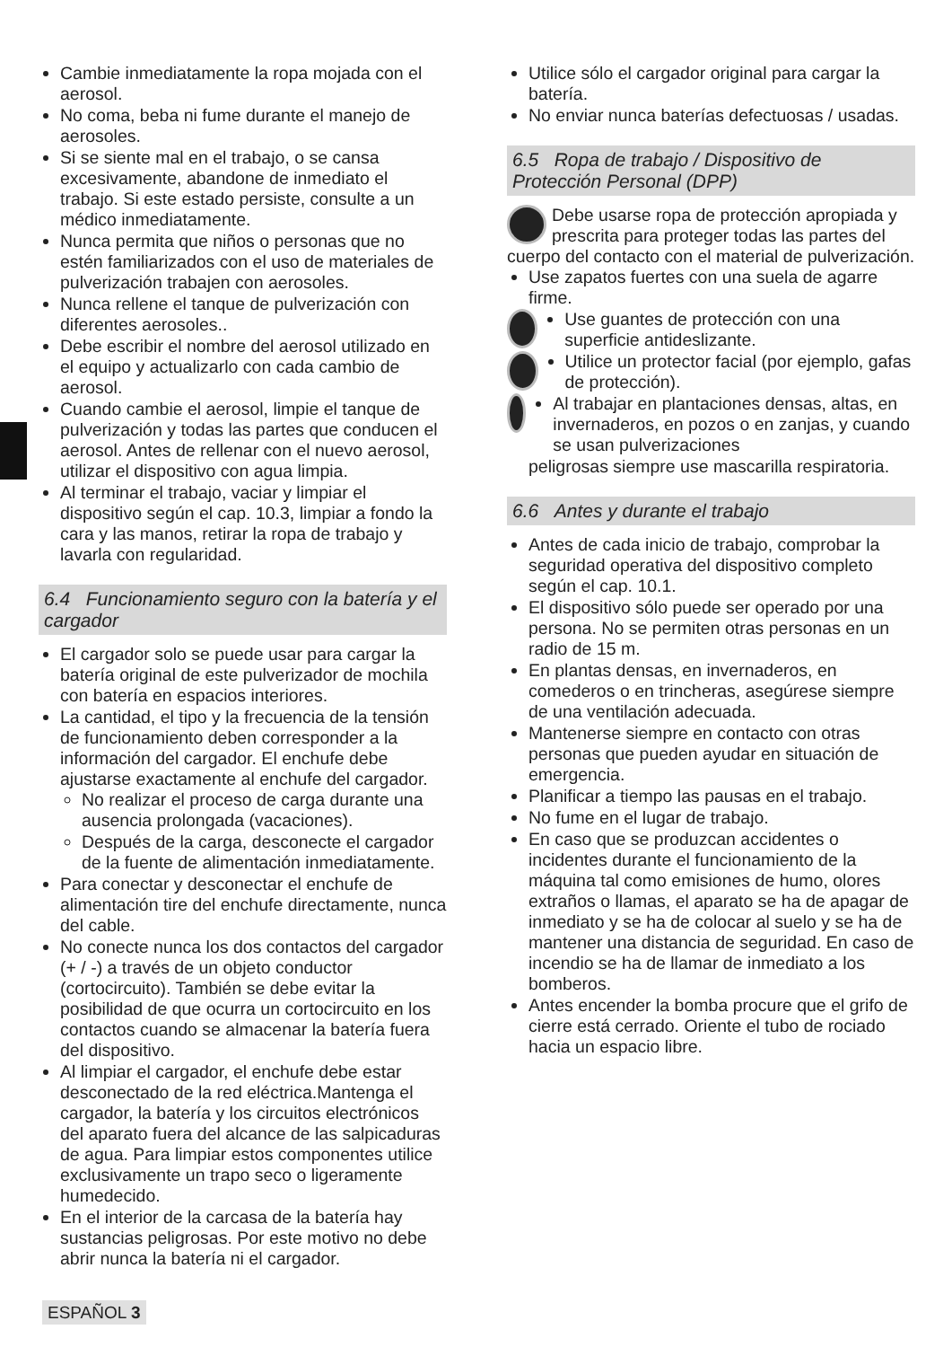Cambie inmediatamente la ropa mojada con el aerosol.
No coma, beba ni fume durante el manejo de aerosoles.
Si se siente mal en el trabajo, o se cansa excesivamente, abandone de inmediato el trabajo. Si este estado persiste, consulte a un médico inmediatamente.
Nunca permita que niños o personas que no estén familiarizados con el uso de materiales de pulverización trabajen con aerosoles.
Nunca rellene el tanque de pulverización con diferentes aerosoles..
Debe escribir el nombre del aerosol utilizado en el equipo y actualizarlo con cada cambio de aerosol.
Cuando cambie el aerosol, limpie el tanque de pulverización y todas las partes que conducen el aerosol. Antes de rellenar con el nuevo aerosol, utilizar el dispositivo con agua limpia.
Al terminar el trabajo, vaciar y limpiar el dispositivo según el cap. 10.3, limpiar a fondo la cara y las manos, retirar la ropa de trabajo y lavarla con regularidad.
6.4 Funcionamiento seguro con la batería y el cargador
El cargador solo se puede usar para cargar la batería original de este pulverizador de mochila con batería en espacios interiores.
La cantidad, el tipo y la frecuencia de la tensión de funcionamiento deben corresponder a la información del cargador. El enchufe debe ajustarse exactamente al enchufe del cargador.
No realizar el proceso de carga durante una ausencia prolongada (vacaciones).
Después de la carga, desconecte el cargador de la fuente de alimentación inmediatamente.
Para conectar y desconectar el enchufe de alimentación tire del enchufe directamente, nunca del cable.
No conecte nunca los dos contactos del cargador (+ / -) a través de un objeto conductor (cortocircuito). También se debe evitar la posibilidad de que ocurra un cortocircuito en los contactos cuando se almacenar la batería fuera del dispositivo.
Al limpiar el cargador, el enchufe debe estar desconectado de la red eléctrica.Mantenga el cargador, la batería y los circuitos electrónicos del aparato fuera del alcance de las salpicaduras de agua. Para limpiar estos componentes utilice exclusivamente un trapo seco o ligeramente humedecido.
En el interior de la carcasa de la batería hay sustancias peligrosas. Por este motivo no debe abrir nunca la batería ni el cargador.
Utilice sólo el cargador original para cargar la batería.
No enviar nunca baterías defectuosas / usadas.
6.5 Ropa de trabajo / Dispositivo de Protección Personal (DPP)
Debe usarse ropa de protección apropiada y prescrita para proteger todas las partes del cuerpo del contacto con el material de pulverización.
Use zapatos fuertes con una suela de agarre firme.
Use guantes de protección con una superficie antideslizante.
Utilice un protector facial (por ejemplo, gafas de protección).
Al trabajar en plantaciones densas, altas, en invernaderos, en pozos o en zanjas, y cuando se usan pulverizaciones
peligrosas siempre use mascarilla respiratoria.
6.6 Antes y durante el trabajo
Antes de cada inicio de trabajo, comprobar la seguridad operativa del dispositivo completo según el cap. 10.1.
El dispositivo sólo puede ser operado por una persona. No se permiten otras personas en un radio de 15 m.
En plantas densas, en invernaderos, en comederos o en trincheras, asegúrese siempre de una ventilación adecuada.
Mantenerse siempre en contacto con otras personas que pueden ayudar en situación de emergencia.
Planificar a tiempo las pausas en el trabajo.
No fume en el lugar de trabajo.
En caso que se produzcan accidentes o incidentes durante el funcionamiento de la máquina tal como emisiones de humo, olores extraños o llamas, el aparato se ha de apagar de inmediato y se ha de colocar al suelo y se ha de mantener una distancia de seguridad. En caso de incendio se ha de llamar de inmediato a los bomberos.
Antes encender la bomba procure que el grifo de cierre está cerrado. Oriente el tubo de rociado hacia un espacio libre.
ESPAÑOL 3